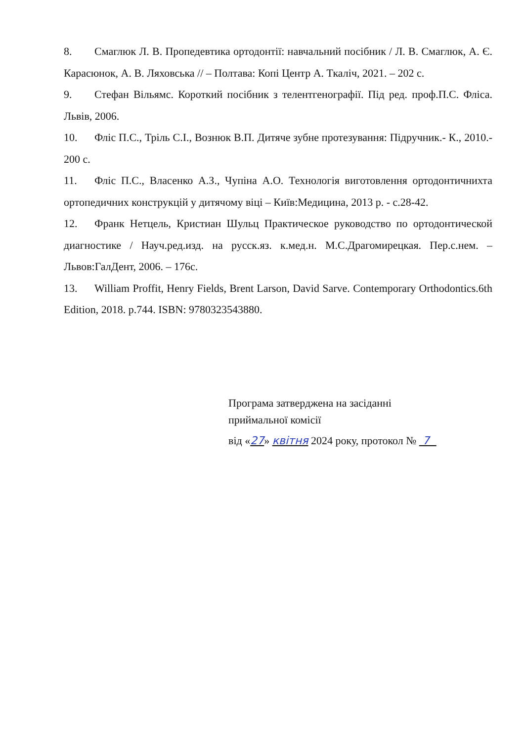8. Смаглюк Л. В. Пропедевтика ортодонтії: навчальний посібник / Л. В. Смаглюк, А. Є. Карасюнок, А. В. Ляховська // – Полтава: Копі Центр А. Ткаліч, 2021. – 202 с.
9. Стефан Вільямс. Короткий посібник з телентгенографії. Під ред. проф.П.С. Фліса. Львів, 2006.
10. Фліс П.С., Тріль С.І., Вознюк В.П. Дитяче зубне протезування: Підручник.- К., 2010.- 200 с.
11. Фліс П.С., Власенко А.З., Чупіна А.О. Технологія виготовлення ортодонтичнихта ортопедичних конструкцій у дитячому віці – Київ:Медицина, 2013 р. - с.28-42.
12. Франк Нетцель, Кристиан Шульц Практическое руководство по ортодонтической диагностике / Науч.ред.изд. на русск.яз. к.мед.н. М.С.Драгомирецкая. Пер.с.нем. – Львов:ГалДент, 2006. – 176с.
13. William Proffit, Henry Fields, Brent Larson, David Sarve. Contemporary Orthodontics.6th Edition, 2018. p.744. ISBN: 9780323543880.
Програма затверджена на засіданні
приймальної комісії
від «27» квітня 2024 року, протокол № 7